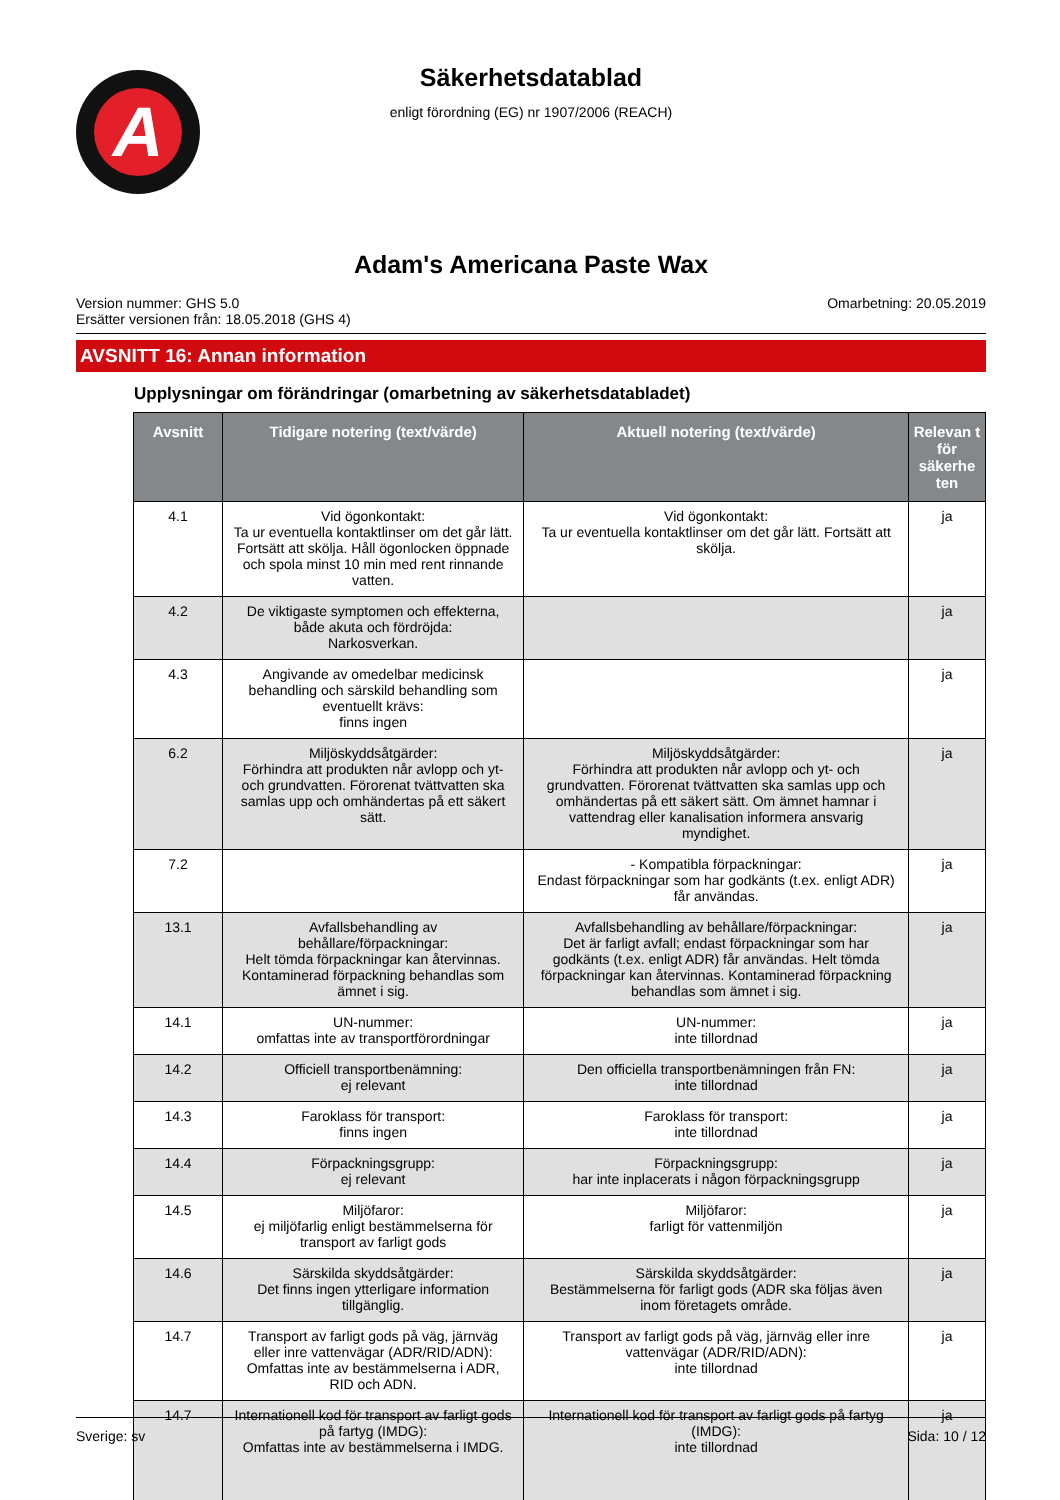A
Säkerhetsdatablad
enligt förordning (EG) nr 1907/2006 (REACH)
Adam's Americana Paste Wax
Version nummer: GHS 5.0
Ersätter versionen från: 18.05.2018 (GHS 4)
Omarbetning: 20.05.2019
AVSNITT 16: Annan information
Upplysningar om förändringar (omarbetning av säkerhetsdatabladet)
| Avsnitt | Tidigare notering (text/värde) | Aktuell notering (text/värde) | Relevan t för säkerhe ten |
| --- | --- | --- | --- |
| 4.1 | Vid ögonkontakt: Ta ur eventuella kontaktlinser om det går lätt. Fortsätt att skölja. Håll ögonlocken öppnade och spola minst 10 min med rent rinnande vatten. | Vid ögonkontakt: Ta ur eventuella kontaktlinser om det går lätt. Fortsätt att skölja. | ja |
| 4.2 | De viktigaste symptomen och effekterna, både akuta och fördröjda: Narkosverkan. | | ja |
| 4.3 | Angivande av omedelbar medicinsk behandling och särskild behandling som eventuellt krävs: finns ingen | | ja |
| 6.2 | Miljöskyddsåtgärder: Förhindra att produkten når avlopp och yt- och grundvatten. Förorenat tvättvatten ska samlas upp och omhändertas på ett säkert sätt. | Miljöskyddsåtgärder: Förhindra att produkten når avlopp och yt- och grundvatten. Förorenat tvättvatten ska samlas upp och omhändertas på ett säkert sätt. Om ämnet hamnar i vattendrag eller kanalisation informera ansvarig myndighet. | ja |
| 7.2 | | - Kompatibla förpackningar: Endast förpackningar som har godkänts (t.ex. enligt ADR) får användas. | ja |
| 13.1 | Avfallsbehandling av behållare/förpackningar: Helt tömda förpackningar kan återvinnas. Kontaminerad förpackning behandlas som ämnet i sig. | Avfallsbehandling av behållare/förpackningar: Det är farligt avfall; endast förpackningar som har godkänts (t.ex. enligt ADR) får användas. Helt tömda förpackningar kan återvinnas. Kontaminerad förpackning behandlas som ämnet i sig. | ja |
| 14.1 | UN-nummer: omfattas inte av transportförordningar | UN-nummer: inte tillordnad | ja |
| 14.2 | Officiell transportbenämning: ej relevant | Den officiella transportbenämningen från FN: inte tillordnad | ja |
| 14.3 | Faroklass för transport: finns ingen | Faroklass för transport: inte tillordnad | ja |
| 14.4 | Förpackningsgrupp: ej relevant | Förpackningsgrupp: har inte inplacerats i någon förpackningsgrupp | ja |
| 14.5 | Miljöfaror: ej miljöfarlig enligt bestämmelserna för transport av farligt gods | Miljöfaror: farligt för vattenmiljön | ja |
| 14.6 | Särskilda skyddsåtgärder: Det finns ingen ytterligare information tillgänglig. | Särskilda skyddsåtgärder: Bestämmelserna för farligt gods (ADR ska följas även inom företagets område. | ja |
| 14.7 | Transport av farligt gods på väg, järnväg eller inre vattenvägar (ADR/RID/ADN): Omfattas inte av bestämmelserna i ADR, RID och ADN. | Transport av farligt gods på väg, järnväg eller inre vattenvägar (ADR/RID/ADN): inte tillordnad | ja |
| 14.7 | Internationell kod för transport av farligt gods på fartyg (IMDG): Omfattas inte av bestämmelserna i IMDG. | Internationell kod för transport av farligt gods på fartyg (IMDG): inte tillordnad | ja |
Sverige: sv Sida: 10 / 12